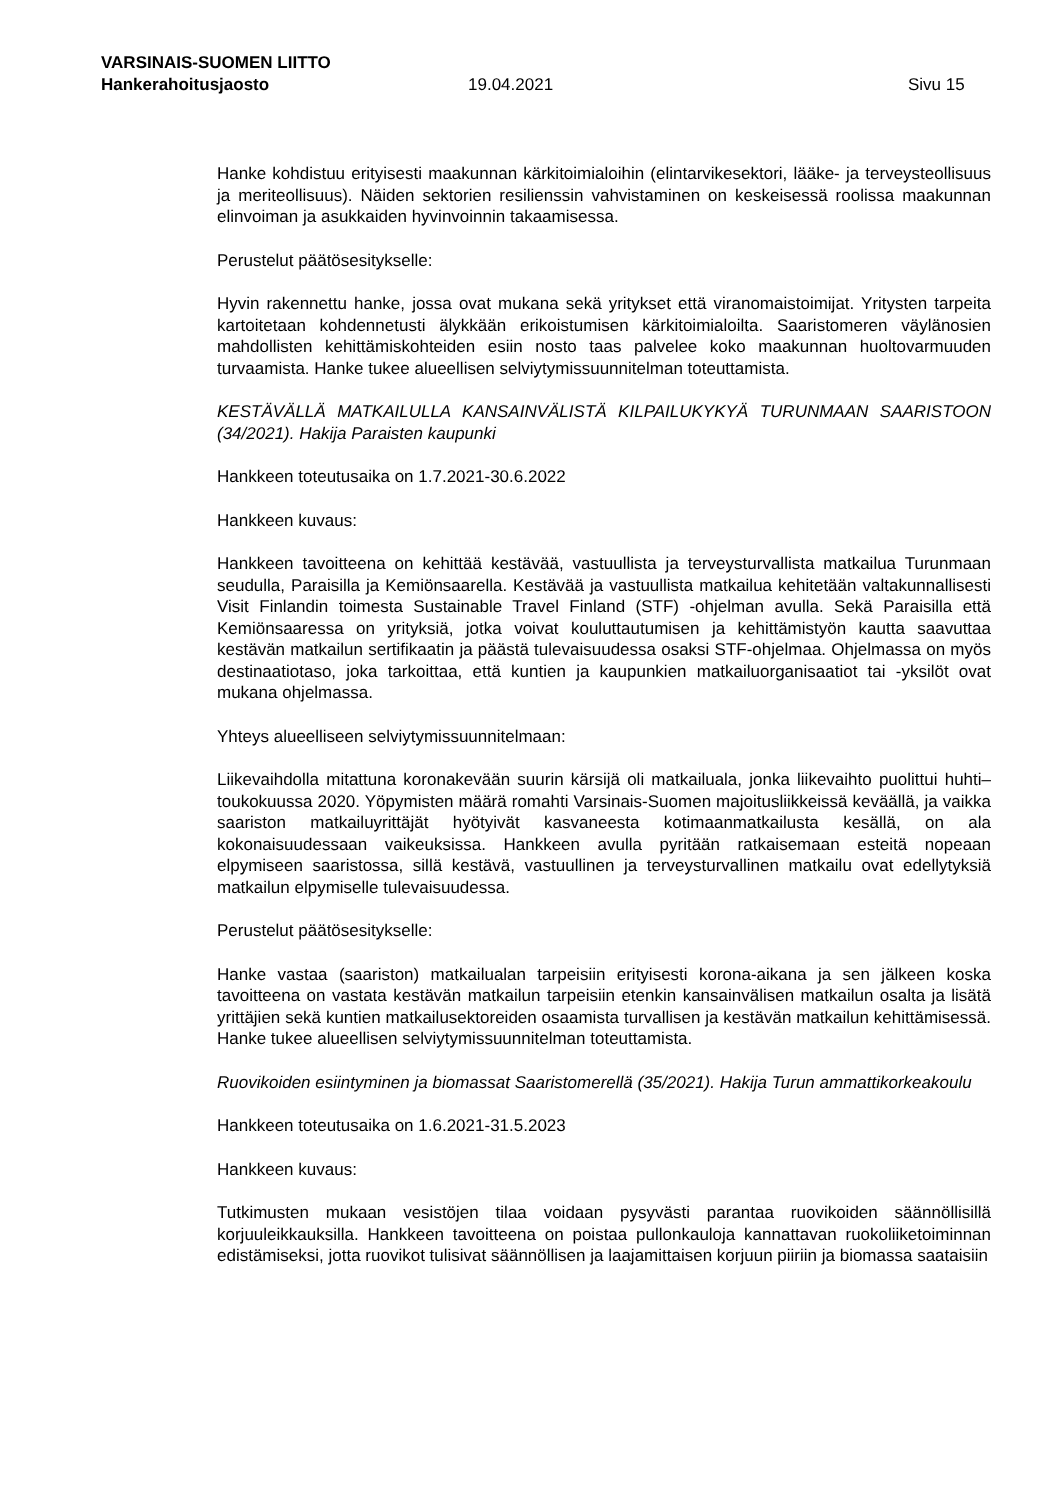VARSINAIS-SUOMEN LIITTO
Hankerahoitusjaosto 19.04.2021 Sivu 15
Hanke kohdistuu erityisesti maakunnan kärkitoimialoihin (elintarvikesektori, lääke- ja terveysteollisuus ja meriteollisuus). Näiden sektorien resilienssin vahvistaminen on keskeisessä roolissa maakunnan elinvoiman ja asukkaiden hyvinvoinnin takaamisessa.
Perustelut päätösesitykselle:
Hyvin rakennettu hanke, jossa ovat mukana sekä yritykset että viranomaistoimijat. Yritysten tarpeita kartoitetaan kohdennetusti älykkään erikoistumisen kärkitoimialoilta. Saaristomeren väylänosien mahdollisten kehittämiskohteiden esiin nosto taas palvelee koko maakunnan huoltovarmuuden turvaamista. Hanke tukee alueellisen selviytymissuunnitelman toteuttamista.
KESTÄVÄLLÄ MATKAILULLA KANSAINVÄLISTÄ KILPAILUKYKYÄ TURUNMAAN SAARISTOON (34/2021). Hakija Paraisten kaupunki
Hankkeen toteutusaika on 1.7.2021-30.6.2022
Hankkeen kuvaus:
Hankkeen tavoitteena on kehittää kestävää, vastuullista ja terveysturvallista matkailua Turunmaan seudulla, Paraisilla ja Kemiönsaarella. Kestävää ja vastuullista matkailua kehitetään valtakunnallisesti Visit Finlandin toimesta Sustainable Travel Finland (STF) -ohjelman avulla. Sekä Paraisilla että Kemiönsaaressa on yrityksiä, jotka voivat kouluttautumisen ja kehittämistyön kautta saavuttaa kestävän matkailun sertifikaatin ja päästä tulevaisuudessa osaksi STF-ohjelmaa. Ohjelmassa on myös destinaatiotaso, joka tarkoittaa, että kuntien ja kaupunkien matkailuorganisaatiot tai -yksilöt ovat mukana ohjelmassa.
Yhteys alueelliseen selviytymissuunnitelmaan:
Liikevaihdolla mitattuna koronakevään suurin kärsijä oli matkailuala, jonka liikevaihto puolittui huhti–toukokuussa 2020. Yöpymisten määrä romahti Varsinais-Suomen majoitusliikkeissä keväällä, ja vaikka saariston matkailuyrittäjät hyötyivät kasvaneesta kotimaanmatkailusta kesällä, on ala kokonaisuudessaan vaikeuksissa. Hankkeen avulla pyritään ratkaisemaan esteitä nopeaan elpymiseen saaristossa, sillä kestävä, vastuullinen ja terveysturvallinen matkailu ovat edellytyksiä matkailun elpymiselle tulevaisuudessa.
Perustelut päätösesitykselle:
Hanke vastaa (saariston) matkailualan tarpeisiin erityisesti korona-aikana ja sen jälkeen koska tavoitteena on vastata kestävän matkailun tarpeisiin etenkin kansainvälisen matkailun osalta ja lisätä yrittäjien sekä kuntien matkailusektoreiden osaamista turvallisen ja kestävän matkailun kehittämisessä. Hanke tukee alueellisen selviytymissuunnitelman toteuttamista.
Ruovikoiden esiintyminen ja biomassat Saaristomerellä (35/2021). Hakija Turun ammattikorkeakoulu
Hankkeen toteutusaika on 1.6.2021-31.5.2023
Hankkeen kuvaus:
Tutkimusten mukaan vesistöjen tilaa voidaan pysyvästi parantaa ruovikoiden säännöllisillä korjuuleikkauksilla. Hankkeen tavoitteena on poistaa pullonkauloja kannattavan ruokoliiketoiminnan edistämiseksi, jotta ruovikot tulisivat säännöllisen ja laajamittaisen korjuun piiriin ja biomassa saataisiin